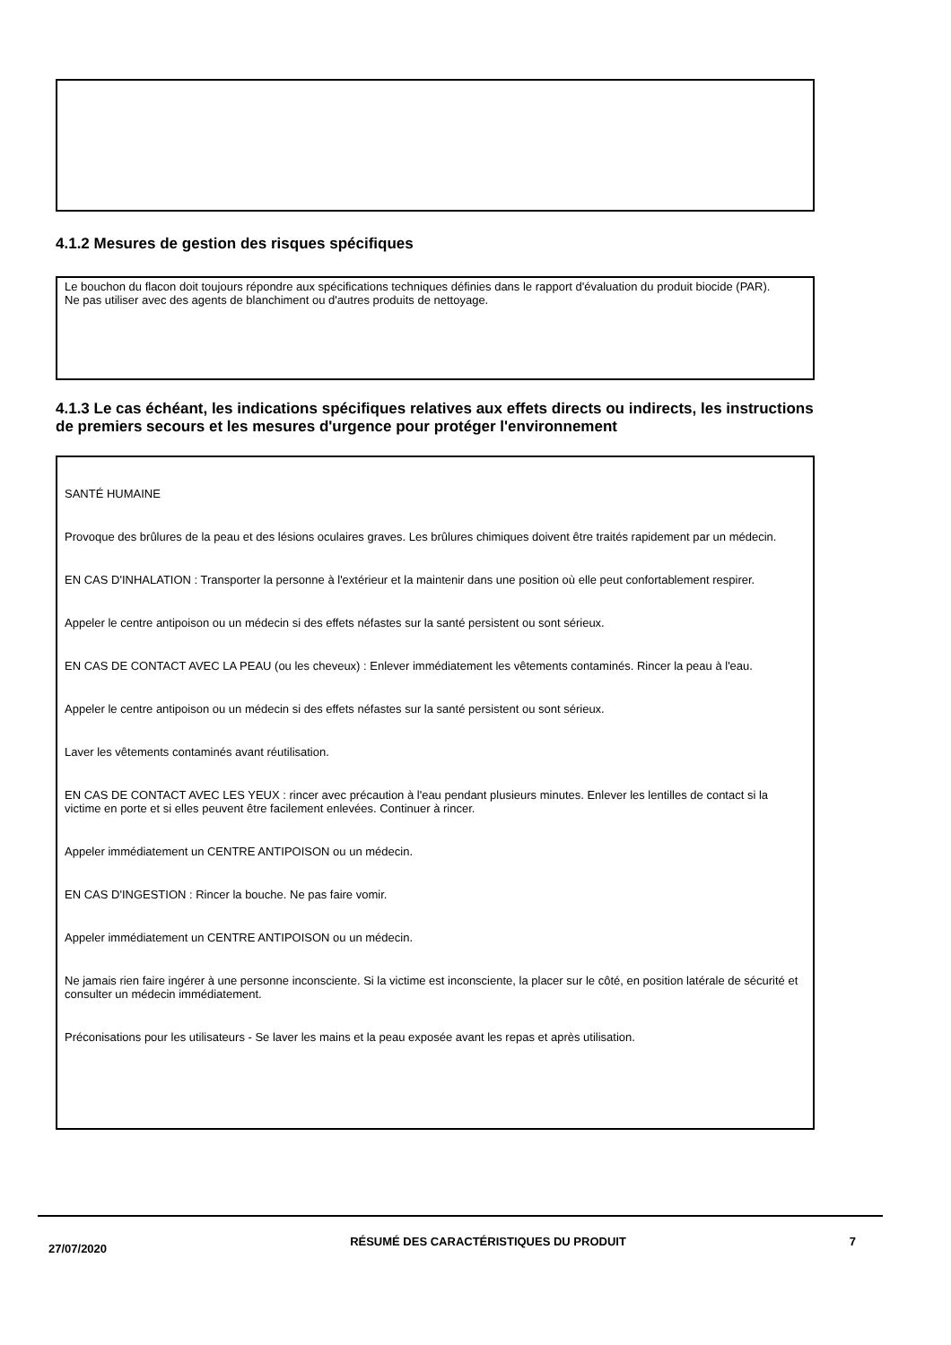4.1.2 Mesures de gestion des risques spécifiques
Le bouchon du flacon doit toujours répondre aux spécifications techniques définies dans le rapport d'évaluation du produit biocide (PAR).
Ne pas utiliser avec des agents de blanchiment ou d'autres produits de nettoyage.
4.1.3 Le cas échéant, les indications spécifiques relatives aux effets directs ou indirects, les instructions de premiers secours et les mesures d'urgence pour protéger l'environnement
SANTÉ HUMAINE
Provoque des brûlures de la peau et des lésions oculaires graves. Les brûlures chimiques doivent être traités rapidement par un médecin.
EN CAS D'INHALATION : Transporter la personne à l'extérieur et la maintenir dans une position où elle peut confortablement respirer.
Appeler le centre antipoison ou un médecin si des effets néfastes sur la santé persistent ou sont sérieux.
EN CAS DE CONTACT AVEC LA PEAU (ou les cheveux) : Enlever immédiatement les vêtements contaminés. Rincer la peau à l'eau.
Appeler le centre antipoison ou un médecin si des effets néfastes sur la santé persistent ou sont sérieux.
Laver les vêtements contaminés avant réutilisation.
EN CAS DE CONTACT AVEC LES YEUX : rincer avec précaution à l'eau pendant plusieurs minutes. Enlever les lentilles de contact si la victime en porte et si elles peuvent être facilement enlevées. Continuer à rincer.
Appeler immédiatement un CENTRE ANTIPOISON ou un médecin.
EN CAS D'INGESTION : Rincer la bouche. Ne pas faire vomir.
Appeler immédiatement un CENTRE ANTIPOISON ou un médecin.
Ne jamais rien faire ingérer à une personne inconsciente. Si la victime est inconsciente, la placer sur le côté, en position latérale de sécurité et consulter un médecin immédiatement.
Préconisations pour les utilisateurs - Se laver les mains et la peau exposée avant les repas et après utilisation.
27/07/2020
RÉSUMÉ DES CARACTÉRISTIQUES DU PRODUIT 7